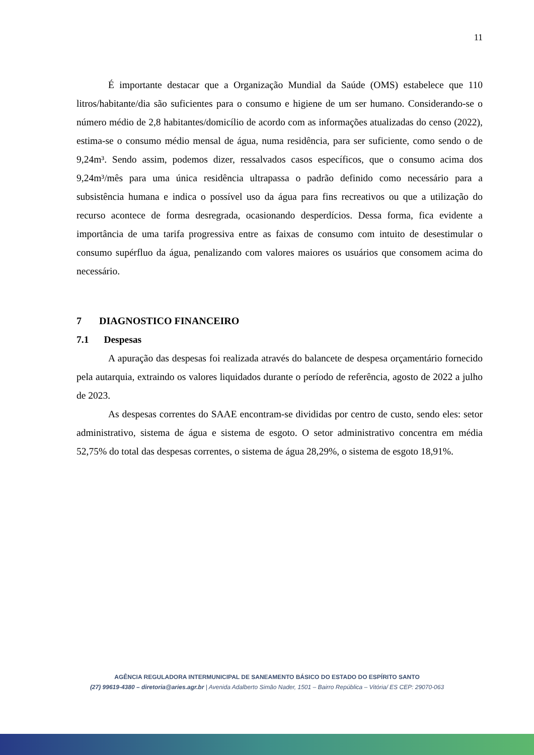11
É importante destacar que a Organização Mundial da Saúde (OMS) estabelece que 110 litros/habitante/dia são suficientes para o consumo e higiene de um ser humano. Considerando-se o número médio de 2,8 habitantes/domicílio de acordo com as informações atualizadas do censo (2022), estima-se o consumo médio mensal de água, numa residência, para ser suficiente, como sendo o de 9,24m³. Sendo assim, podemos dizer, ressalvados casos específicos, que o consumo acima dos 9,24m³/mês para uma única residência ultrapassa o padrão definido como necessário para a subsistência humana e indica o possível uso da água para fins recreativos ou que a utilização do recurso acontece de forma desregrada, ocasionando desperdícios. Dessa forma, fica evidente a importância de uma tarifa progressiva entre as faixas de consumo com intuito de desestimular o consumo supérfluo da água, penalizando com valores maiores os usuários que consomem acima do necessário.
7 DIAGNOSTICO FINANCEIRO
7.1 Despesas
A apuração das despesas foi realizada através do balancete de despesa orçamentário fornecido pela autarquia, extraindo os valores liquidados durante o período de referência, agosto de 2022 a julho de 2023.
As despesas correntes do SAAE encontram-se divididas por centro de custo, sendo eles: setor administrativo, sistema de água e sistema de esgoto. O setor administrativo concentra em média 52,75% do total das despesas correntes, o sistema de água 28,29%, o sistema de esgoto 18,91%.
AGÊNCIA REGULADORA INTERMUNICIPAL DE SANEAMENTO BÁSICO DO ESTADO DO ESPÍRITO SANTO
(27) 99619-4380 – diretoria@aries.agr.br | Avenida Adalberto Simão Nader, 1501 – Bairro República – Vitória/ ES CEP: 29070-063